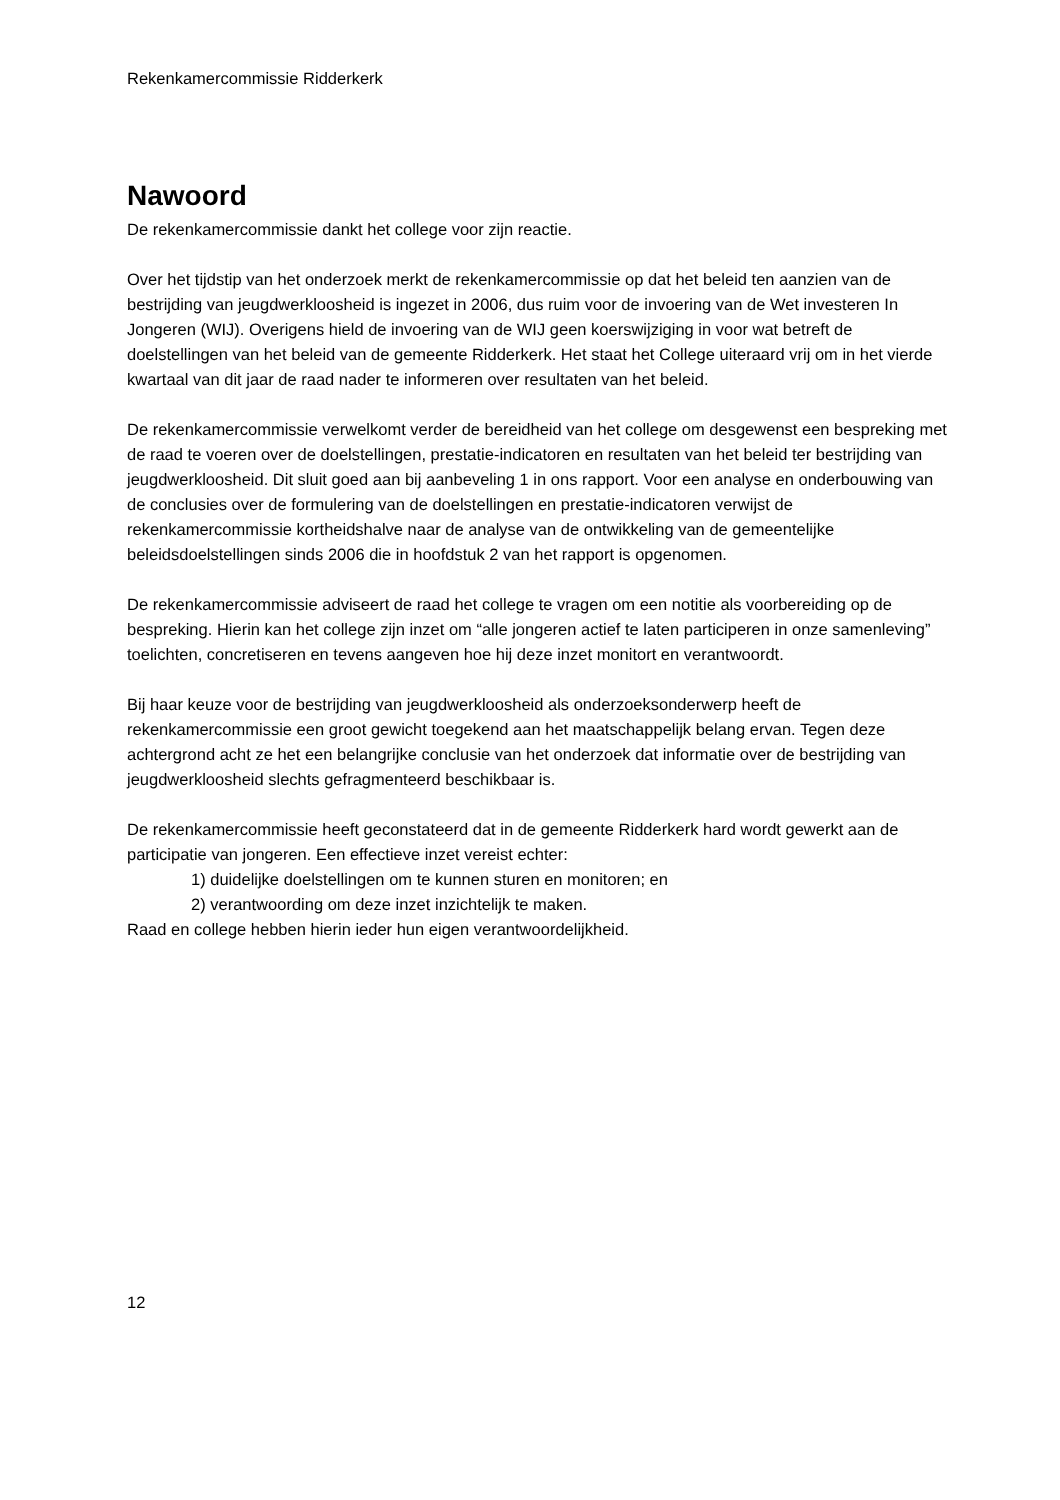Rekenkamercommissie Ridderkerk
Nawoord
De rekenkamercommissie dankt het college voor zijn reactie.
Over het tijdstip van het onderzoek merkt de rekenkamercommissie op dat het beleid ten aanzien van de bestrijding van jeugdwerkloosheid is ingezet in 2006, dus ruim voor de invoering van de Wet investeren In Jongeren (WIJ). Overigens hield de invoering van de WIJ geen koerswijziging in voor wat betreft de doelstellingen van het beleid van de gemeente Ridderkerk. Het staat het College uiteraard vrij om in het vierde kwartaal van dit jaar de raad nader te informeren over resultaten van het beleid.
De rekenkamercommissie verwelkomt verder de bereidheid van het college om desgewenst een bespreking met de raad te voeren over de doelstellingen, prestatie-indicatoren en resultaten van het beleid ter bestrijding van jeugdwerkloosheid. Dit sluit goed aan bij aanbeveling 1 in ons rapport. Voor een analyse en onderbouwing van de conclusies over de formulering van de doelstellingen en prestatie-indicatoren verwijst de rekenkamercommissie kortheidshalve naar de analyse van de ontwikkeling van de gemeentelijke beleidsdoelstellingen sinds 2006 die in hoofdstuk 2 van het rapport is opgenomen.
De rekenkamercommissie adviseert de raad het college te vragen om een notitie als voorbereiding op de bespreking. Hierin kan het college zijn inzet om “alle jongeren actief te laten participeren in onze samenleving” toelichten, concretiseren en tevens aangeven hoe hij deze inzet monitort en verantwoordt.
Bij haar keuze voor de bestrijding van jeugdwerkloosheid als onderzoeksonderwerp heeft de rekenkamercommissie een groot gewicht toegekend aan het maatschappelijk belang ervan. Tegen deze achtergrond acht ze het een belangrijke conclusie van het onderzoek dat informatie over de bestrijding van jeugdwerkloosheid slechts gefragmenteerd beschikbaar is.
De rekenkamercommissie heeft geconstateerd dat in de gemeente Ridderkerk hard wordt gewerkt aan de participatie van jongeren. Een effectieve inzet vereist echter:
1) duidelijke doelstellingen om te kunnen sturen en monitoren; en
2) verantwoording om deze inzet inzichtelijk te maken.
Raad en college hebben hierin ieder hun eigen verantwoordelijkheid.
12